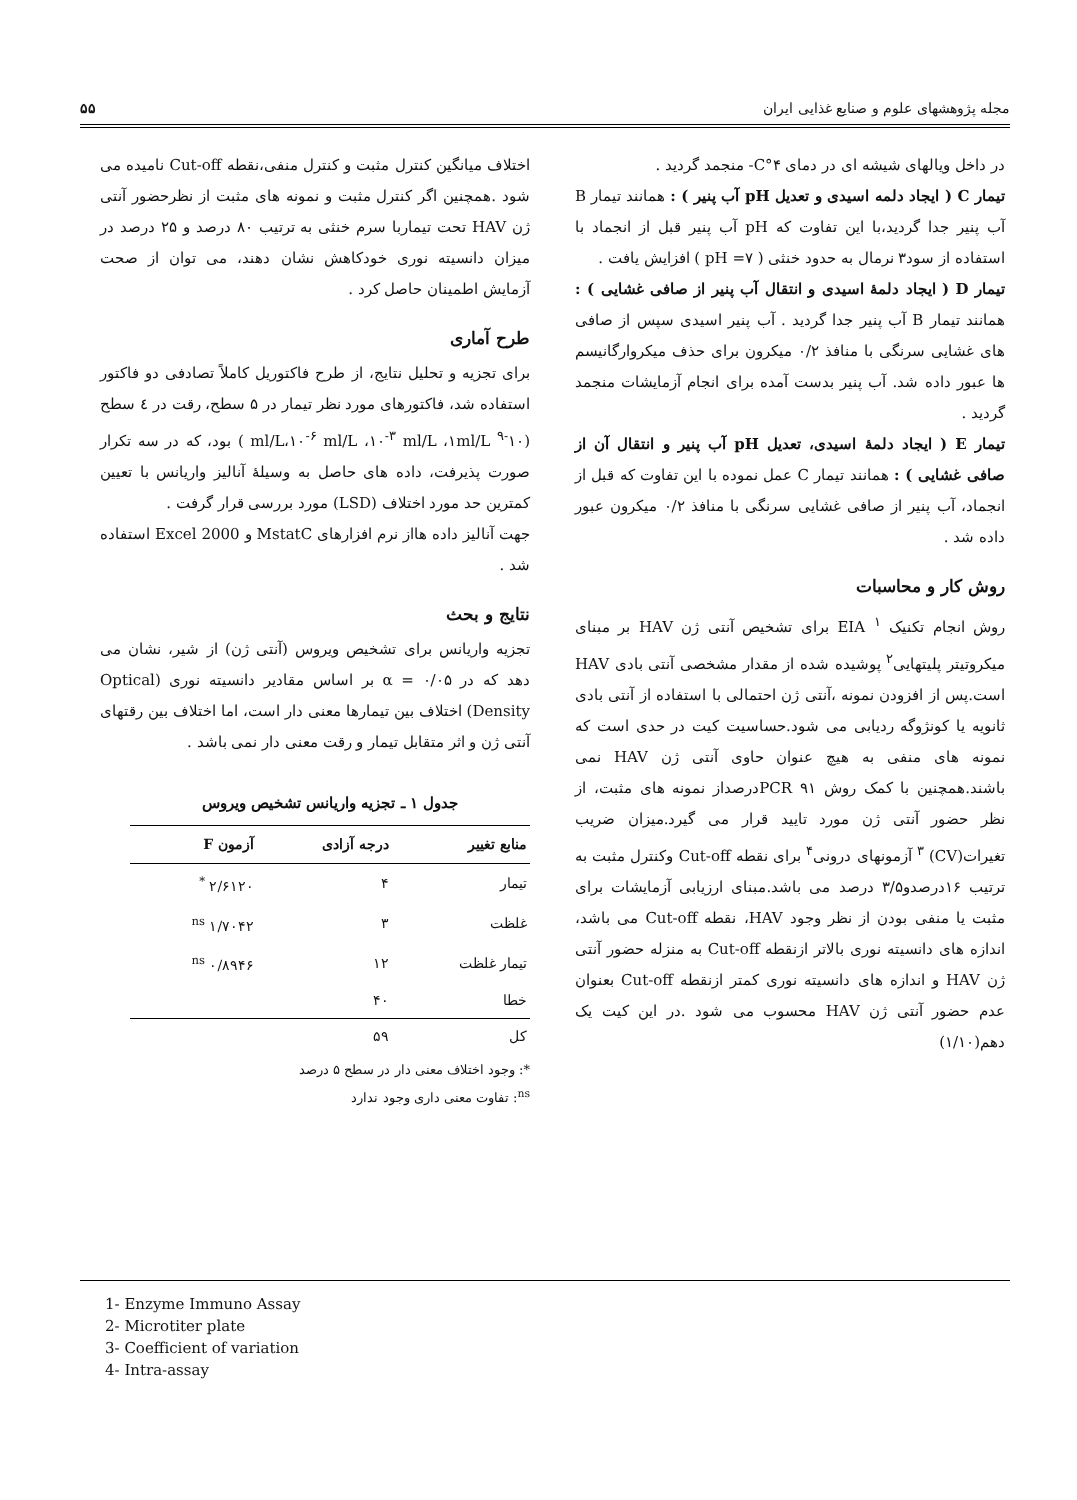مجله پژوهشهای علوم و صنایع غذایی ایران ۵۵
در داخل ویالهای شیشه ای در دمای ۴°C- منجمد گردید .
تیمار C ( ایجاد دلمه اسیدی و تعدیل pH آب پنیر ) : همانند تیمار B آب پنیر جدا گردید،با این تفاوت که pH آب پنیر قبل از انجماد با استفاده از سود۳ نرمال به حدود خنثی ( pH =۷ ) افزایش یافت .
تیمار D ( ایجاد دلمهٔ اسیدی و انتقال آب پنیر از صافی غشایی ) : همانند تیمار B آب پنیر جدا گردید . آب پنیر اسیدی سپس از صافی های غشایی سرنگی با منافذ ۰/۲ میکرون برای حذف میکروارگانیسم ها عبور داده شد. آب پنیر بدست آمده برای انجام آزمایشات منجمد گردید .
تیمار E ( ایجاد دلمهٔ اسیدی، تعدیل pH آب پنیر و انتقال آن از صافی غشایی ) : همانند تیمار C عمل نموده با این تفاوت که قبل از انجماد، آب پنیر از صافی غشایی سرنگی با منافذ ۰/۲ میکرون عبور داده شد .
روش کار و محاسبات
روش انجام تکنیک EIA <sup>۱</sup> برای تشخیص آنتی ژن HAV بر مبنای میکروتیتر پلیتهایی<sup>۲</sup> پوشیده شده از مقدار مشخصی آنتی بادی HAV است.پس از افزودن نمونه ،آنتی ژن احتمالی با استفاده از آنتی بادی ثانویه یا کونژوگه ردیابی می شود.حساسیت کیت در حدی است که نمونه های منفی به هیچ عنوان حاوی آنتی ژن HAV نمی باشند.همچنین با کمک روش PCR ۹۱درصداز نمونه های مثبت، از نظر حضور آنتی ژن مورد تایید قرار می گیرد.میزان ضریب تغیرات(CV) <sup>۳</sup> آزمونهای درونی<sup>۴</sup> برای نقطه Cut-off وکنترل مثبت به ترتیب ۱۶درصدو۳/۵ درصد می باشد.مبنای ارزیابی آزمایشات برای مثبت یا منفی بودن از نظر وجود HAV، نقطه Cut-off می باشد، اندازه های دانسیته نوری بالاتر ازنقطه Cut-off به منزله حضور آنتی ژن HAV و اندازه های دانسیته نوری کمتر ازنقطه Cut-off بعنوان عدم حضور آنتی ژن HAV محسوب می شود .در این کیت یک دهم(۱/۱۰)
اختلاف میانگین کنترل مثبت و کنترل منفی،نقطه Cut-off نامیده می شود .همچنین اگر کنترل مثبت و نمونه های مثبت از نظرحضور آنتی ژن HAV تحت تیماربا سرم خنثی به ترتیب ۸۰ درصد و ۲۵ درصد در میزان دانسیته نوری خودکاهش نشان دهند، می توان از صحت آزمایش اطمینان حاصل کرد .
طرح آماری
برای تجزیه و تحلیل نتایج، از طرح فاکتوریل کاملاً تصادفی دو فاکتور استفاده شد، فاکتورهای مورد نظر تیمار در ۵ سطح، رقت در ٤ سطح (۱۰<sup>-۹</sup> ml/L،۱۰<sup>-۶</sup> ml/L ،۱۰<sup>-۳</sup> ml/L ،۱ml/L ) بود، که در سه تکرار صورت پذیرفت، داده های حاصل به وسیلهٔ آنالیز واریانس با تعیین کمترین حد مورد اختلاف (LSD) مورد بررسی قرار گرفت .
جهت آنالیز داده هااز نرم افزارهای MstatC و Excel 2000 استفاده شد .
نتایج و بحث
تجزیه واریانس برای تشخیص ویروس (آنتی ژن) از شیر، نشان می دهد که در α = ۰/۰۵ بر اساس مقادیر دانسیته نوری (Optical Density) اختلاف بین تیمارها معنی دار است، اما اختلاف بین رقتهای آنتی ژن و اثر متقابل تیمار و رقت معنی دار نمی باشد .
جدول ۱ ـ تجزیه واریانس تشخیص ویروس
| منابع تغییر | درجه آزادی | آزمون F |
| --- | --- | --- |
| تیمار | ۴ | ۲/۶۱۲۰ <sup>*</sup> |
| غلظت | ۳ | ۱/۷۰۴۲ <sup>ns</sup> |
| تیمار غلظت | ۱۲ | ۰/۸۹۴۶ <sup>ns</sup> |
| خطا | ۴۰ | |
| کل | ۵۹ | |
*: وجود اختلاف معنی دار در سطح ۵ درصد
<sup>ns</sup>: تفاوت معنی داری وجود ندارد
1- Enzyme Immuno Assay
2- Microtiter plate
3- Coefficient of variation
4- Intra-assay